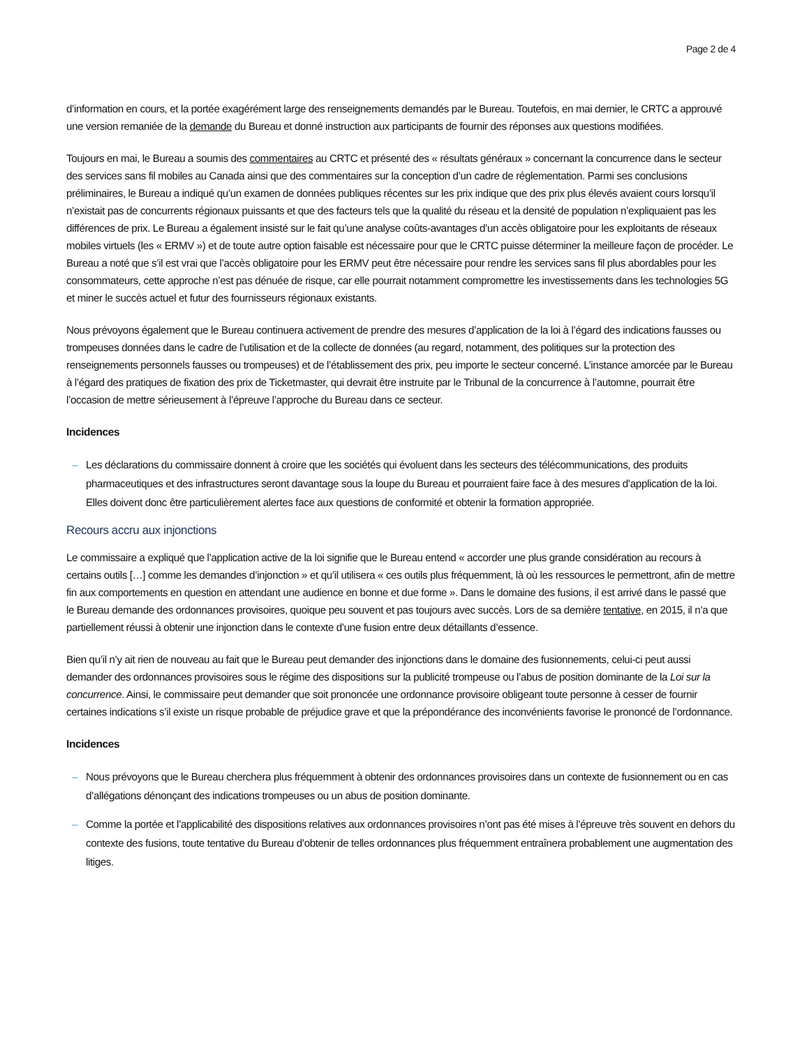Page 2 de 4
d’information en cours, et la portée exagérément large des renseignements demandés par le Bureau. Toutefois, en mai dernier, le CRTC a approuvé une version remaniée de la demande du Bureau et donné instruction aux participants de fournir des réponses aux questions modifiées.
Toujours en mai, le Bureau a soumis des commentaires au CRTC et présenté des « résultats généraux » concernant la concurrence dans le secteur des services sans fil mobiles au Canada ainsi que des commentaires sur la conception d’un cadre de réglementation. Parmi ses conclusions préliminaires, le Bureau a indiqué qu’un examen de données publiques récentes sur les prix indique que des prix plus élevés avaient cours lorsqu’il n’existait pas de concurrents régionaux puissants et que des facteurs tels que la qualité du réseau et la densité de population n’expliquaient pas les différences de prix. Le Bureau a également insisté sur le fait qu’une analyse coûts-avantages d’un accès obligatoire pour les exploitants de réseaux mobiles virtuels (les « ERMV ») et de toute autre option faisable est nécessaire pour que le CRTC puisse déterminer la meilleure façon de procéder. Le Bureau a noté que s’il est vrai que l’accès obligatoire pour les ERMV peut être nécessaire pour rendre les services sans fil plus abordables pour les consommateurs, cette approche n’est pas dénuée de risque, car elle pourrait notamment compromettre les investissements dans les technologies 5G et miner le succès actuel et futur des fournisseurs régionaux existants.
Nous prévoyons également que le Bureau continuera activement de prendre des mesures d’application de la loi à l’égard des indications fausses ou trompeuses données dans le cadre de l’utilisation et de la collecte de données (au regard, notamment, des politiques sur la protection des renseignements personnels fausses ou trompeuses) et de l’établissement des prix, peu importe le secteur concerné. L’instance amorcée par le Bureau à l’égard des pratiques de fixation des prix de Ticketmaster, qui devrait être instruite par le Tribunal de la concurrence à l’automne, pourrait être l’occasion de mettre sérieusement à l’épreuve l’approche du Bureau dans ce secteur.
Incidences
– Les déclarations du commissaire donnent à croire que les sociétés qui évoluent dans les secteurs des télécommunications, des produits pharmaceutiques et des infrastructures seront davantage sous la loupe du Bureau et pourraient faire face à des mesures d’application de la loi. Elles doivent donc être particulièrement alertes face aux questions de conformité et obtenir la formation appropriée.
Recours accru aux injonctions
Le commissaire a expliqué que l’application active de la loi signifie que le Bureau entend « accorder une plus grande considération au recours à certains outils […] comme les demandes d’injonction » et qu’il utilisera « ces outils plus fréquemment, là où les ressources le permettront, afin de mettre fin aux comportements en question en attendant une audience en bonne et due forme ». Dans le domaine des fusions, il est arrivé dans le passé que le Bureau demande des ordonnances provisoires, quoique peu souvent et pas toujours avec succès. Lors de sa dernière tentative, en 2015, il n’a que partiellement réussi à obtenir une injonction dans le contexte d’une fusion entre deux détaillants d’essence.
Bien qu’il n’y ait rien de nouveau au fait que le Bureau peut demander des injonctions dans le domaine des fusionnements, celui-ci peut aussi demander des ordonnances provisoires sous le régime des dispositions sur la publicité trompeuse ou l’abus de position dominante de la Loi sur la concurrence. Ainsi, le commissaire peut demander que soit prononcée une ordonnance provisoire obligeant toute personne à cesser de fournir certaines indications s’il existe un risque probable de préjudice grave et que la prépondérance des inconvénients favorise le prononcé de l’ordonnance.
Incidences
– Nous prévoyons que le Bureau cherchera plus fréquemment à obtenir des ordonnances provisoires dans un contexte de fusionnement ou en cas d’allégations dénonçant des indications trompeuses ou un abus de position dominante.
– Comme la portée et l’applicabilité des dispositions relatives aux ordonnances provisoires n’ont pas été mises à l’épreuve très souvent en dehors du contexte des fusions, toute tentative du Bureau d’obtenir de telles ordonnances plus fréquemment entraînera probablement une augmentation des litiges.